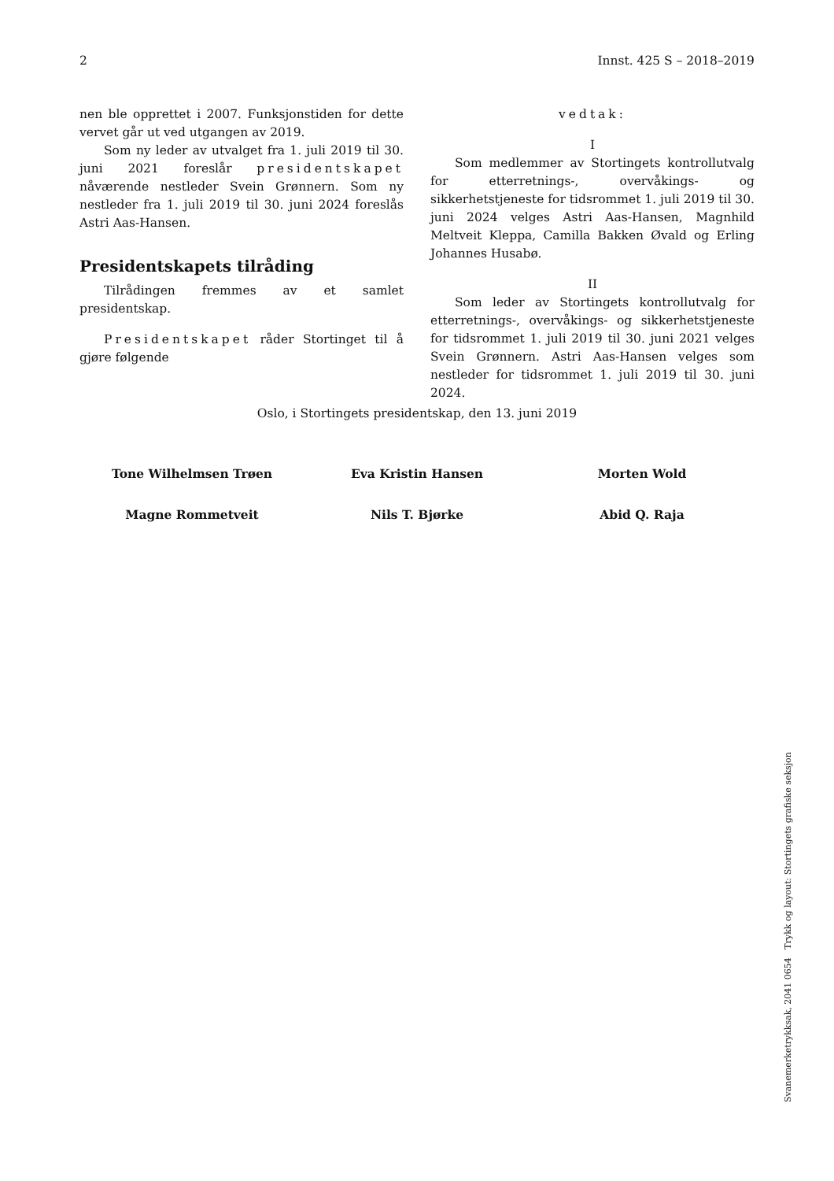2 Innst. 425 S – 2018–2019
nen ble opprettet i 2007. Funksjonstiden for dette vervet går ut ved utgangen av 2019.
Som ny leder av utvalget fra 1. juli 2019 til 30. juni 2021 foreslår presidentskapet nåværende nestleder Svein Grønnern. Som ny nestleder fra 1. juli 2019 til 30. juni 2024 foreslås Astri Aas-Hansen.
Presidentskapets tilråding
Tilrådingen fremmes av et samlet presidentskap.
Presidentskapet råder Stortinget til å gjøre følgende
vedtak:
I
Som medlemmer av Stortingets kontrollutvalg for etterretnings-, overvåkings- og sikkerhetstjeneste for tidsrommet 1. juli 2019 til 30. juni 2024 velges Astri Aas-Hansen, Magnhild Meltveit Kleppa, Camilla Bakken Øvald og Erling Johannes Husabø.
II
Som leder av Stortingets kontrollutvalg for etterretnings-, overvåkings- og sikkerhetstjeneste for tidsrommet 1. juli 2019 til 30. juni 2021 velges Svein Grønnern. Astri Aas-Hansen velges som nestleder for tidsrommet 1. juli 2019 til 30. juni 2024.
Oslo, i Stortingets presidentskap, den 13. juni 2019
Tone Wilhelmsen Trøen Eva Kristin Hansen Morten Wold
Magne Rommetveit Nils T. Bjørke Abid Q. Raja
Svanemerketrykksak, 2041 0654 Trykk og layout: Stortingets grafiske seksjon